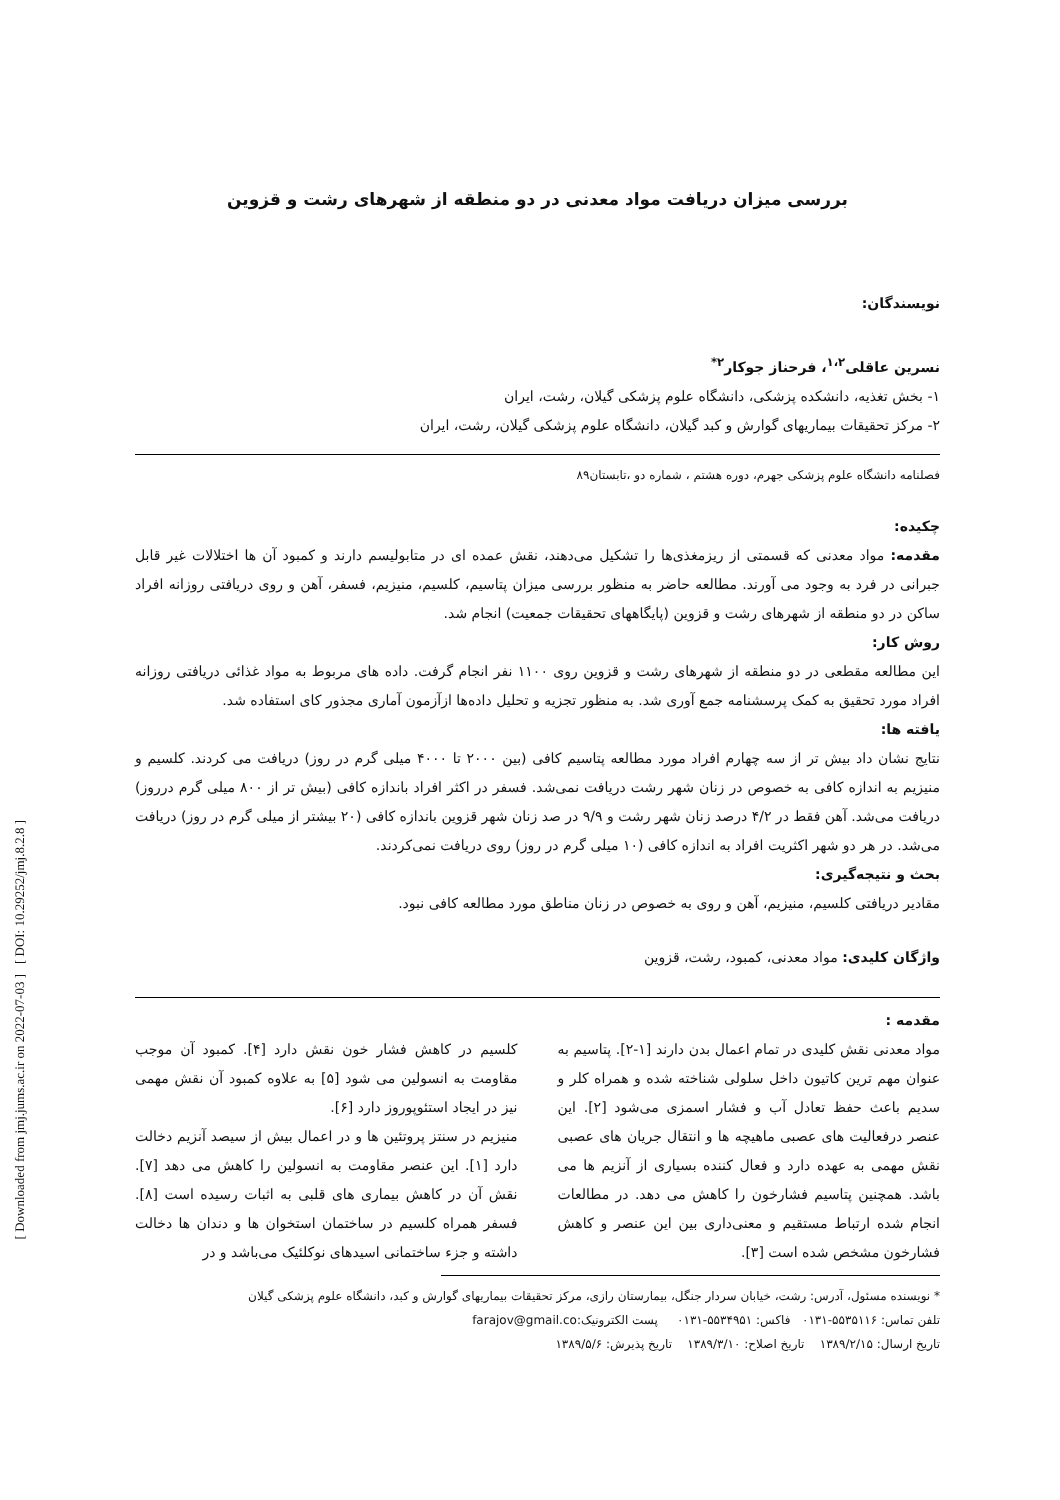بررسی میزان دریافت مواد معدنی در دو منطقه از شهرهای رشت و قزوین
نویسندگان:
نسرین عاقلی<sup>۱،۲</sup>، فرحناز جوکار<sup>۲*</sup>
۱- بخش تغذیه، دانشکده پزشکی، دانشگاه علوم پزشکی گیلان، رشت، ایران
۲- مرکز تحقیقات بیماریهای گوارش و کبد گیلان، دانشگاه علوم پزشکی گیلان، رشت، ایران
فصلنامه دانشگاه علوم پزشکی جهرم، دوره هشتم ، شماره دو ،تابستان۸۹
چکیده:
مقدمه: مواد معدنی که قسمتی از ریزمغذی‌ها را تشکیل می‌دهند، نقش عمده ای در متابولیسم دارند و کمبود آن ها اختلالات غیر قابل جبرانی در فرد به وجود می آورند. مطالعه حاضر به منظور بررسی میزان پتاسیم، کلسیم، منیزیم، فسفر، آهن و روی دریافتی روزانه افراد ساکن در دو منطقه از شهرهای رشت و قزوین (پایگاههای تحقیقات جمعیت) انجام شد.
روش کار:
این مطالعه مقطعی در دو منطقه از شهرهای رشت و قزوین روی ۱۱۰۰ نفر انجام گرفت. داده های مربوط به مواد غذائی دریافتی روزانه افراد مورد تحقیق به کمک پرسشنامه جمع آوری شد. به منظور تجزیه و تحلیل داده‌ها ازآزمون آماری مجذور کای استفاده شد.
یافته ها:
نتایج نشان داد بیش تر از سه چهارم افراد مورد مطالعه پتاسیم کافی (بین ۲۰۰۰ تا ۴۰۰۰ میلی گرم در روز) دریافت می کردند. کلسیم و منیزیم به اندازه کافی به خصوص در زنان شهر رشت دریافت نمی‌شد. فسفر در اکثر افراد باندازه کافی (بیش تر از ۸۰۰ میلی گرم درروز) دریافت می‌شد. آهن فقط در ۴/۲ درصد زنان شهر رشت و ۹/۹ در صد زنان شهر قزوین باندازه کافی (۲۰ بیشتر از میلی گرم در روز) دریافت می‌شد. در هر دو شهر اکثریت افراد به اندازه کافی (۱۰ میلی گرم در روز) روی دریافت نمی‌کردند.
بحث و نتیجه‌گیری:
مقادیر دریافتی کلسیم، منیزیم، آهن و روی به خصوص در زنان مناطق مورد مطالعه کافی نبود.
واژگان کلیدی: مواد معدنی، کمبود، رشت، قزوین
مقدمه :
مواد معدنی نقش کلیدی در تمام اعمال بدن دارند [۱-۲]. پتاسیم به عنوان مهم ترین کاتیون داخل سلولی شناخته شده و همراه کلر و سدیم باعث حفظ تعادل آب و فشار اسمزی می‌شود [۲]. این عنصر درفعالیت های عصبی ماهیچه ها و انتقال جریان های عصبی نقش مهمی به عهده دارد و فعال کننده بسیاری از آنزیم ها می باشد. همچنین پتاسیم فشارخون را کاهش می دهد. در مطالعات انجام شده ارتباط مستقیم و معنی‌داری بین این عنصر و کاهش فشارخون مشخص شده است [۳].
کلسیم در کاهش فشار خون نقش دارد [۴]. کمبود آن موجب مقاومت به انسولین می شود [۵] به علاوه کمبود آن نقش مهمی نیز در ایجاد استئوپوروز دارد [۶].
منیزیم در سنتز پروتئین ها و در اعمال بیش از سیصد آنزیم دخالت دارد [۱]. این عنصر مقاومت به انسولین را کاهش می دهد [۷]. نقش آن در کاهش بیماری های قلبی به اثبات رسیده است [۸]. فسفر همراه کلسیم در ساختمان استخوان ها و دندان ها دخالت داشته و جزء ساختمانی اسیدهای نوکلئیک می‌باشد و در
* نویسنده مسئول، آدرس: رشت، خیابان سردار جنگل، بیمارستان رازی، مرکز تحقیقات بیماریهای گوارش و کبد، دانشگاه علوم پزشکی گیلان
تلفن تماس: ۵۵۳۵۱۱۶-۰۱۳۱ فاکس: ۵۵۳۴۹۵۱-۰۱۳۱ پست الکترونیک:farajov@gmail.co
تاریخ ارسال: ۱۳۸۹/۲/۱۵ تاریخ اصلاح: ۱۳۸۹/۳/۱۰ تاریخ پذیرش: ۱۳۸۹/۵/۶
[ DOI: 10.29252/jmj.8.2.8 ]
[ Downloaded from jmj.jums.ac.ir on 2022-07-03 ]